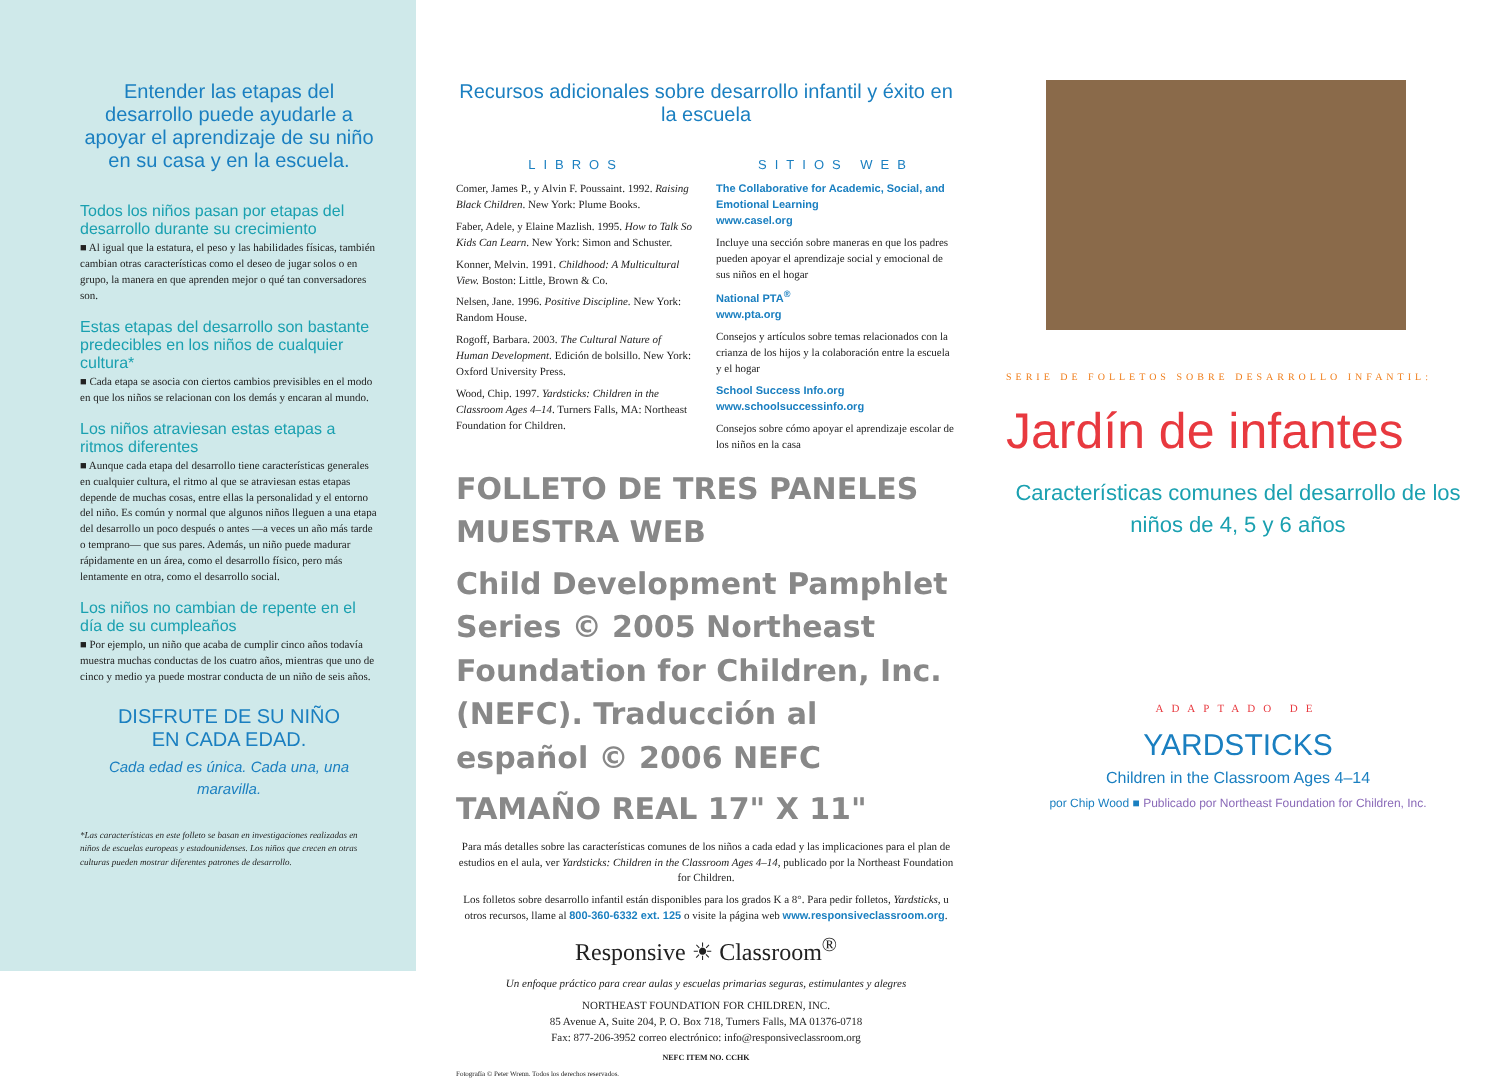Entender las etapas del desarrollo puede ayudarle a apoyar el aprendizaje de su niño en su casa y en la escuela.
Todos los niños pasan por etapas del desarrollo durante su crecimiento
■ Al igual que la estatura, el peso y las habilidades físicas, también cambian otras características como el deseo de jugar solos o en grupo, la manera en que aprenden mejor o qué tan conversadores son.
Estas etapas del desarrollo son bastante predecibles en los niños de cualquier cultura*
■ Cada etapa se asocia con ciertos cambios previsibles en el modo en que los niños se relacionan con los demás y encaran al mundo.
Los niños atraviesan estas etapas a ritmos diferentes
■ Aunque cada etapa del desarrollo tiene características generales en cualquier cultura, el ritmo al que se atraviesan estas etapas depende de muchas cosas, entre ellas la personalidad y el entorno del niño. Es común y normal que algunos niños lleguen a una etapa del desarrollo un poco después o antes —a veces un año más tarde o temprano— que sus pares. Además, un niño puede madurar rápidamente en un área, como el desarrollo físico, pero más lentamente en otra, como el desarrollo social.
Los niños no cambian de repente en el día de su cumpleaños
■ Por ejemplo, un niño que acaba de cumplir cinco años todavía muestra muchas conductas de los cuatro años, mientras que uno de cinco y medio ya puede mostrar conducta de un niño de seis años.
DISFRUTE DE SU NIÑO
EN CADA EDAD.
Cada edad es única. Cada una, una maravilla.
*Las características en este folleto se basan en investigaciones realizadas en niños de escuelas europeas y estadounidenses. Los niños que crecen en otras culturas pueden mostrar diferentes patrones de desarrollo.
Recursos adicionales sobre desarrollo infantil y éxito en la escuela
LIBROS
Comer, James P., y Alvin F. Poussaint. 1992. Raising Black Children. New York: Plume Books.
Faber, Adele, y Elaine Mazlish. 1995. How to Talk So Kids Can Learn. New York: Simon and Schuster.
Konner, Melvin. 1991. Childhood: A Multicultural View. Boston: Little, Brown & Co.
Nelsen, Jane. 1996. Positive Discipline. New York: Random House.
Rogoff, Barbara. 2003. The Cultural Nature of Human Development. Edición de bolsillo. New York: Oxford University Press.
Wood, Chip. 1997. Yardsticks: Children in the Classroom Ages 4–14. Turners Falls, MA: Northeast Foundation for Children.
SITIOS WEB
The Collaborative for Academic, Social, and Emotional Learning
www.casel.org
Incluye una sección sobre maneras en que los padres pueden apoyar el aprendizaje social y emocional de sus niños en el hogar
National PTA<sup>®</sup>
www.pta.org
Consejos y artículos sobre temas relacionados con la crianza de los hijos y la colaboración entre la escuela y el hogar
School Success Info.org
www.schoolsuccessinfo.org
Consejos sobre cómo apoyar el aprendizaje escolar de los niños en la casa
FOLLETO DE TRES PANELES MUESTRA WEB
Child Development Pamphlet Series © 2005 Northeast Foundation for Children, Inc. (NEFC). Traducción al español © 2006 NEFC
TAMAÑO REAL 17" X 11"
Para más detalles sobre las características comunes de los niños a cada edad y las implicaciones para el plan de estudios en el aula, ver Yardsticks: Children in the Classroom Ages 4–14, publicado por la Northeast Foundation for Children.
Los folletos sobre desarrollo infantil están disponibles para los grados K a 8°. Para pedir folletos, Yardsticks, u otros recursos, llame al 800-360-6332 ext. 125 o visite la página web www.responsiveclassroom.org.
Responsive ☀ Classroom<sup>®</sup>
Un enfoque práctico para crear aulas y escuelas primarias seguras, estimulantes y alegres
NORTHEAST FOUNDATION FOR CHILDREN, INC.
85 Avenue A, Suite 204, P. O. Box 718, Turners Falls, MA 01376-0718
Fax: 877-206-3952 correo electrónico: info@responsiveclassroom.org
NEFC ITEM NO. CCHK
Fotografía © Peter Wrenn. Todos los derechos reservados.
SERIE DE FOLLETOS SOBRE DESARROLLO INFANTIL:
Jardín de infantes
Características comunes del desarrollo de los niños de 4, 5 y 6 años
ADAPTADO DE
YARDSTICKS
Children in the Classroom Ages 4–14
por Chip Wood ■ Publicado por Northeast Foundation for Children, Inc.